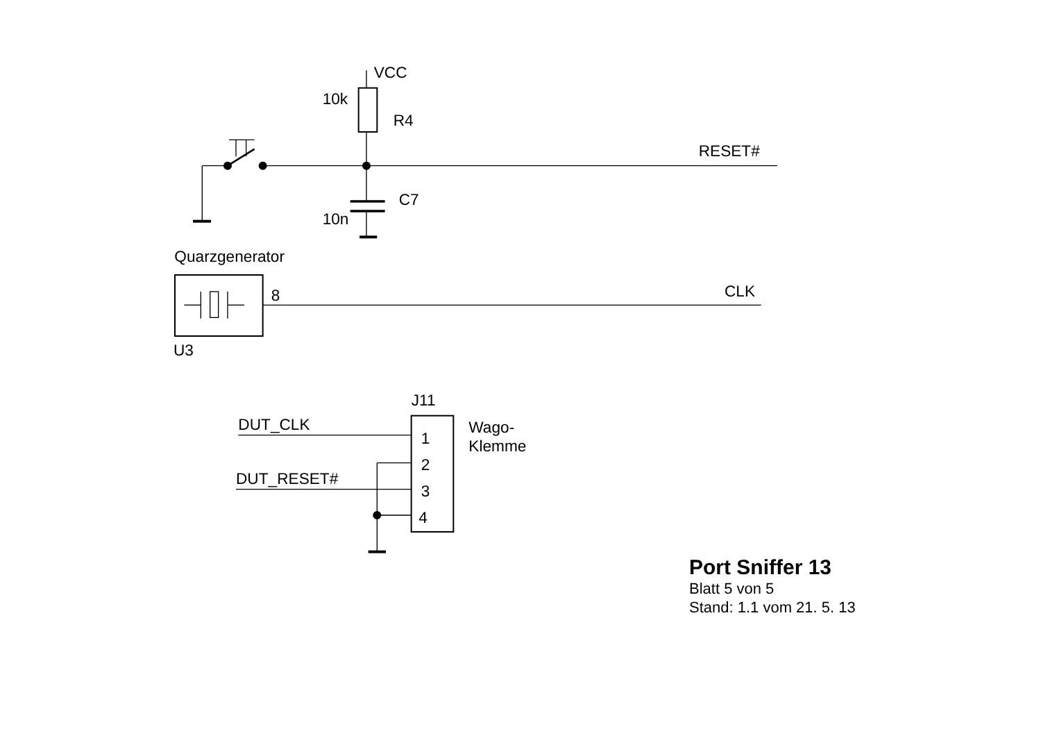VCC
10k
R4
RESET#
C7
10n
Quarzgenerator
8
CLK
U3
J11
DUT_CLK
Wago-
Klemme
1
2
DUT_RESET#
3
4
Port Sniffer 13
Blatt 5 von 5
Stand: 1.1 vom 21. 5. 13